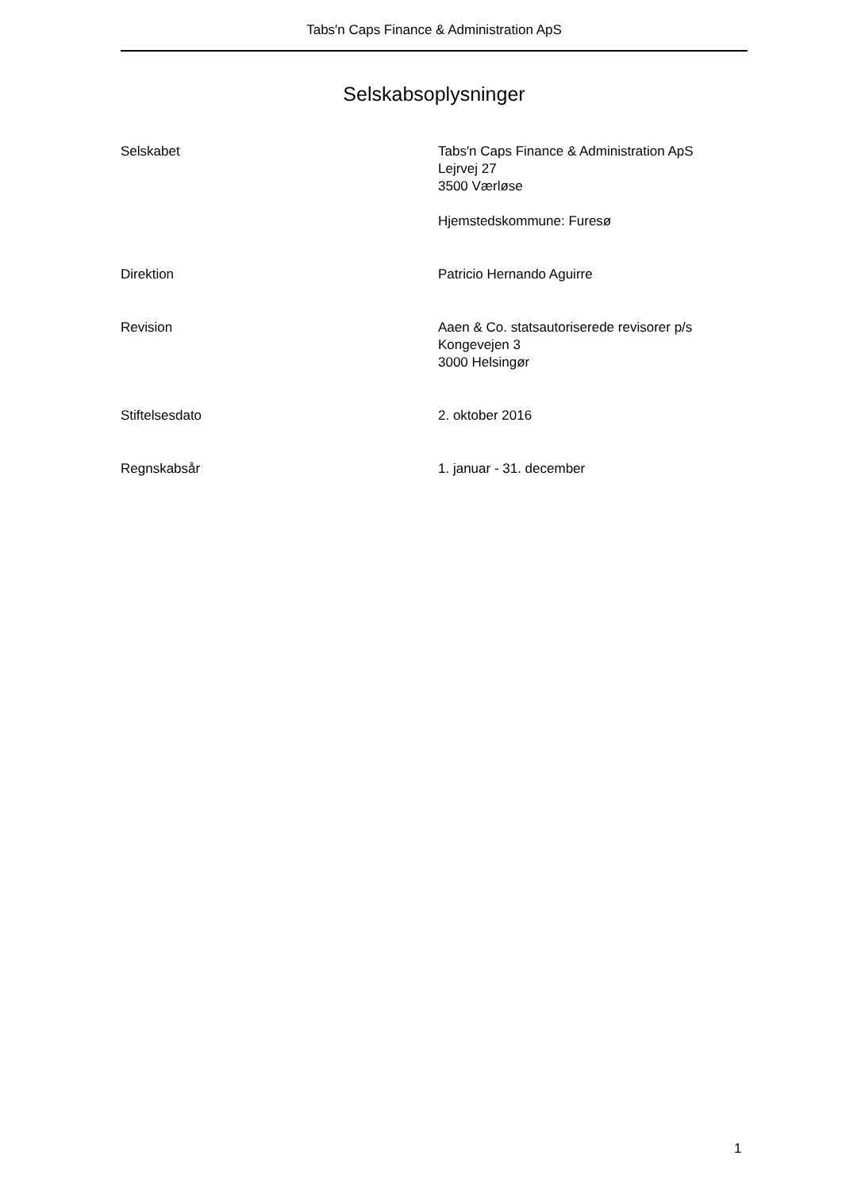Tabs′n Caps Finance & Administration ApS
Selskabsoplysninger
Selskabet Tabs′n Caps Finance & Administration ApS
Lejrvej 27
3500 Værløse
Hjemstedskommune: Furesø
Direktion Patricio Hernando Aguirre
Revision Aaen & Co. statsautoriserede revisorer p/s
Kongevejen 3
3000 Helsingør
Stiftelsesdato 2. oktober 2016
Regnskabsår 1. januar - 31. december
1